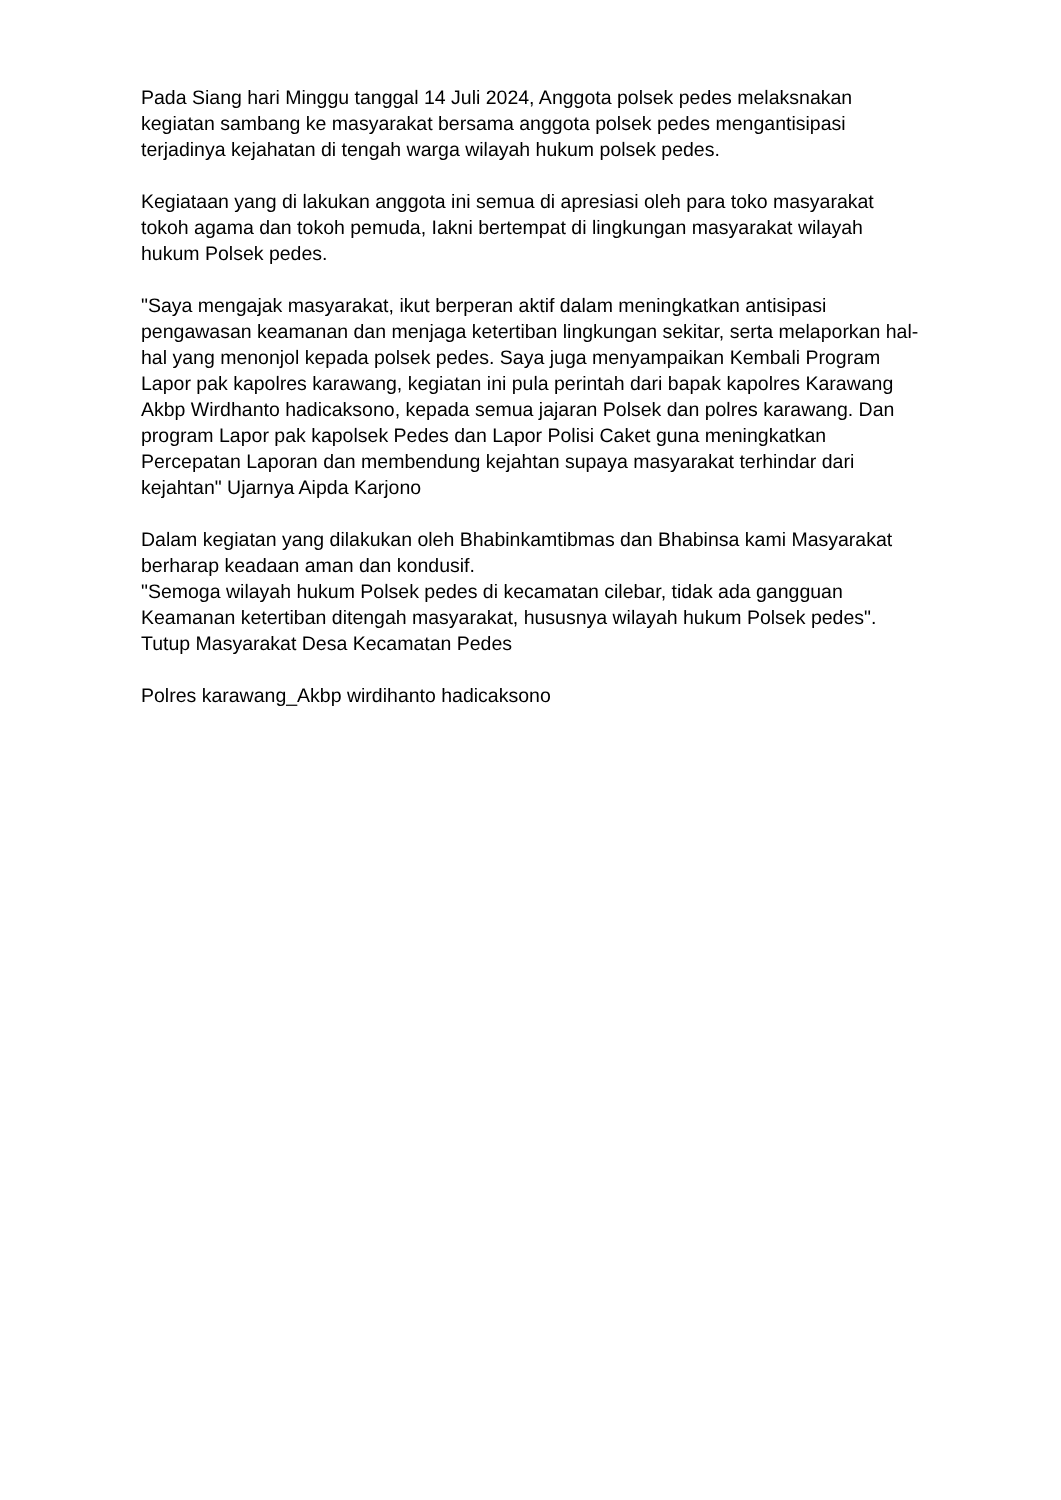Pada Siang hari Minggu tanggal 14 Juli 2024, Anggota polsek pedes melaksnakan kegiatan sambang ke masyarakat bersama anggota polsek pedes mengantisipasi terjadinya kejahatan di tengah warga wilayah hukum polsek pedes.
Kegiataan yang di lakukan anggota ini semua di apresiasi oleh para toko masyarakat tokoh agama dan tokoh pemuda, Iakni bertempat di lingkungan masyarakat wilayah hukum Polsek pedes.
"Saya mengajak masyarakat, ikut berperan aktif dalam meningkatkan antisipasi pengawasan keamanan dan menjaga ketertiban lingkungan sekitar, serta melaporkan hal-hal yang menonjol kepada polsek pedes. Saya juga menyampaikan Kembali Program Lapor pak kapolres karawang, kegiatan ini pula perintah dari bapak kapolres Karawang Akbp Wirdhanto hadicaksono, kepada semua jajaran Polsek dan polres karawang. Dan program Lapor pak kapolsek Pedes dan Lapor Polisi Caket guna meningkatkan Percepatan Laporan dan membendung kejahtan supaya masyarakat terhindar dari kejahtan" Ujarnya Aipda Karjono
Dalam kegiatan yang dilakukan oleh Bhabinkamtibmas dan Bhabinsa kami Masyarakat berharap keadaan aman dan kondusif.
"Semoga wilayah hukum Polsek pedes di kecamatan cilebar, tidak ada gangguan Keamanan ketertiban ditengah masyarakat, hususnya wilayah hukum Polsek pedes". Tutup Masyarakat Desa Kecamatan Pedes
Polres karawang_Akbp wirdihanto hadicaksono